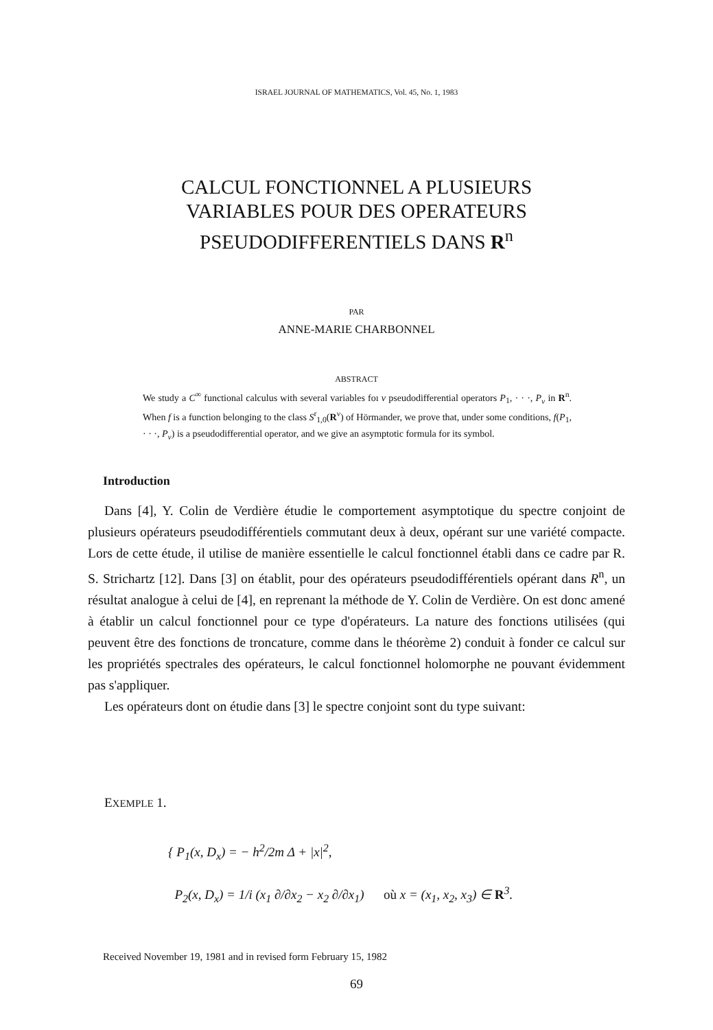ISRAEL JOURNAL OF MATHEMATICS, Vol. 45, No. 1, 1983
CALCUL FONCTIONNEL A PLUSIEURS
VARIABLES POUR DES OPERATEURS
PSEUDODIFFERENTIELS DANS R<sup>n</sup>
PAR
ANNE-MARIE CHARBONNEL
ABSTRACT
We study a C<sup>∞</sup> functional calculus with several variables foı ν pseudodifferential operators P<sub>1</sub>, · · ·, P<sub>ν</sub> in R<sup>n</sup>. When f is a function belonging to the class S<sup>r</sup><sub>1,0</sub>(R<sup>ν</sup>) of Hörmander, we prove that, under some conditions, f(P<sub>1</sub>, · · ·, P<sub>ν</sub>) is a pseudodifferential operator, and we give an asymptotic formula for its symbol.
Introduction
Dans [4], Y. Colin de Verdière étudie le comportement asymptotique du spectre conjoint de plusieurs opérateurs pseudodifférentiels commutant deux à deux, opérant sur une variété compacte. Lors de cette étude, il utilise de manière essentielle le calcul fonctionnel établi dans ce cadre par R. S. Strichartz [12]. Dans [3] on établit, pour des opérateurs pseudodifférentiels opérant dans R<sup>n</sup>, un résultat analogue à celui de [4], en reprenant la méthode de Y. Colin de Verdière. On est donc amené à établir un calcul fonctionnel pour ce type d'opérateurs. La nature des fonctions utilisées (qui peuvent être des fonctions de troncature, comme dans le théorème 2) conduit à fonder ce calcul sur les propriétés spectrales des opérateurs, le calcul fonctionnel holomorphe ne pouvant évidemment pas s'appliquer.
Les opérateurs dont on étudie dans [3] le spectre conjoint sont du type suivant:
EXEMPLE 1.
{ P<sub>1</sub>(x, D<sub>x</sub>) = − h<sup>2</sup>/2m Δ + |x|<sup>2</sup>,
P<sub>2</sub>(x, D<sub>x</sub>) = 1/i (x<sub>1</sub> ∂/∂x<sub>2</sub> − x<sub>2</sub> ∂/∂x<sub>1</sub>) où x = (x<sub>1</sub>, x<sub>2</sub>, x<sub>3</sub>) ∈ R<sup>3</sup>.
Received November 19, 1981 and in revised form February 15, 1982
69